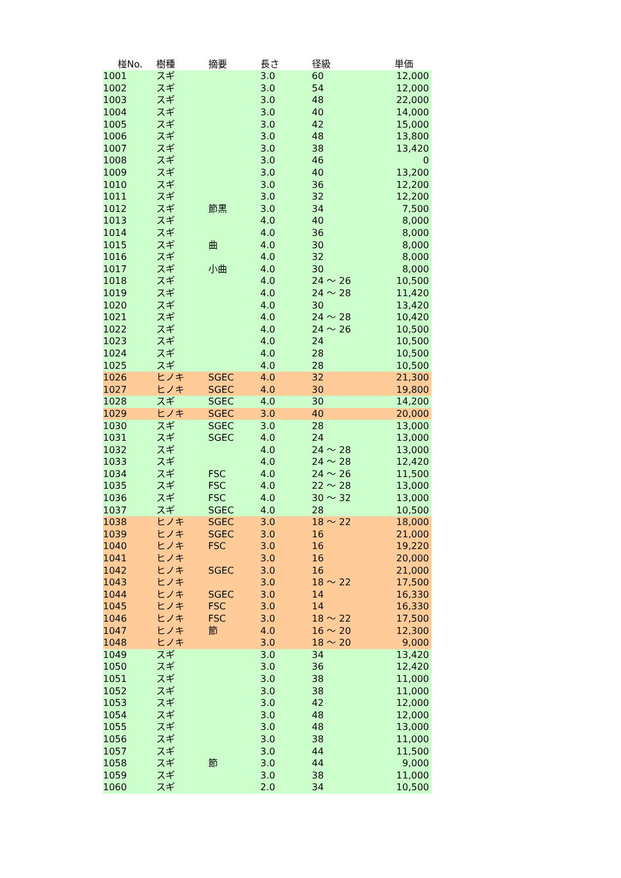| 椪No. | 樹種 | 摘要 | 長さ | 径級 | 単価 |
| --- | --- | --- | --- | --- | --- |
| 1001 | スギ | | 3.0 | 60 | 12,000 |
| 1002 | スギ | | 3.0 | 54 | 12,000 |
| 1003 | スギ | | 3.0 | 48 | 22,000 |
| 1004 | スギ | | 3.0 | 40 | 14,000 |
| 1005 | スギ | | 3.0 | 42 | 15,000 |
| 1006 | スギ | | 3.0 | 48 | 13,800 |
| 1007 | スギ | | 3.0 | 38 | 13,420 |
| 1008 | スギ | | 3.0 | 46 | 0 |
| 1009 | スギ | | 3.0 | 40 | 13,200 |
| 1010 | スギ | | 3.0 | 36 | 12,200 |
| 1011 | スギ | | 3.0 | 32 | 12,200 |
| 1012 | スギ | 節黒 | 3.0 | 34 | 7,500 |
| 1013 | スギ | | 4.0 | 40 | 8,000 |
| 1014 | スギ | | 4.0 | 36 | 8,000 |
| 1015 | スギ | 曲 | 4.0 | 30 | 8,000 |
| 1016 | スギ | | 4.0 | 32 | 8,000 |
| 1017 | スギ | 小曲 | 4.0 | 30 | 8,000 |
| 1018 | スギ | | 4.0 | 24 ～ 26 | 10,500 |
| 1019 | スギ | | 4.0 | 24 ～ 28 | 11,420 |
| 1020 | スギ | | 4.0 | 30 | 13,420 |
| 1021 | スギ | | 4.0 | 24 ～ 28 | 10,420 |
| 1022 | スギ | | 4.0 | 24 ～ 26 | 10,500 |
| 1023 | スギ | | 4.0 | 24 | 10,500 |
| 1024 | スギ | | 4.0 | 28 | 10,500 |
| 1025 | スギ | | 4.0 | 28 | 10,500 |
| 1026 | ヒノキ | SGEC | 4.0 | 32 | 21,300 |
| 1027 | ヒノキ | SGEC | 4.0 | 30 | 19,800 |
| 1028 | スギ | SGEC | 4.0 | 30 | 14,200 |
| 1029 | ヒノキ | SGEC | 3.0 | 40 | 20,000 |
| 1030 | スギ | SGEC | 3.0 | 28 | 13,000 |
| 1031 | スギ | SGEC | 4.0 | 24 | 13,000 |
| 1032 | スギ | | 4.0 | 24 ～ 28 | 13,000 |
| 1033 | スギ | | 4.0 | 24 ～ 28 | 12,420 |
| 1034 | スギ | FSC | 4.0 | 24 ～ 26 | 11,500 |
| 1035 | スギ | FSC | 4.0 | 22 ～ 28 | 13,000 |
| 1036 | スギ | FSC | 4.0 | 30 ～ 32 | 13,000 |
| 1037 | スギ | SGEC | 4.0 | 28 | 10,500 |
| 1038 | ヒノキ | SGEC | 3.0 | 18 ～ 22 | 18,000 |
| 1039 | ヒノキ | SGEC | 3.0 | 16 | 21,000 |
| 1040 | ヒノキ | FSC | 3.0 | 16 | 19,220 |
| 1041 | ヒノキ | | 3.0 | 16 | 20,000 |
| 1042 | ヒノキ | SGEC | 3.0 | 16 | 21,000 |
| 1043 | ヒノキ | | 3.0 | 18 ～ 22 | 17,500 |
| 1044 | ヒノキ | SGEC | 3.0 | 14 | 16,330 |
| 1045 | ヒノキ | FSC | 3.0 | 14 | 16,330 |
| 1046 | ヒノキ | FSC | 3.0 | 18 ～ 22 | 17,500 |
| 1047 | ヒノキ | 節 | 4.0 | 16 ～ 20 | 12,300 |
| 1048 | ヒノキ | | 3.0 | 18 ～ 20 | 9,000 |
| 1049 | スギ | | 3.0 | 34 | 13,420 |
| 1050 | スギ | | 3.0 | 36 | 12,420 |
| 1051 | スギ | | 3.0 | 38 | 11,000 |
| 1052 | スギ | | 3.0 | 38 | 11,000 |
| 1053 | スギ | | 3.0 | 42 | 12,000 |
| 1054 | スギ | | 3.0 | 48 | 12,000 |
| 1055 | スギ | | 3.0 | 48 | 13,000 |
| 1056 | スギ | | 3.0 | 38 | 11,000 |
| 1057 | スギ | | 3.0 | 44 | 11,500 |
| 1058 | スギ | 節 | 3.0 | 44 | 9,000 |
| 1059 | スギ | | 3.0 | 38 | 11,000 |
| 1060 | スギ | | 2.0 | 34 | 10,500 |